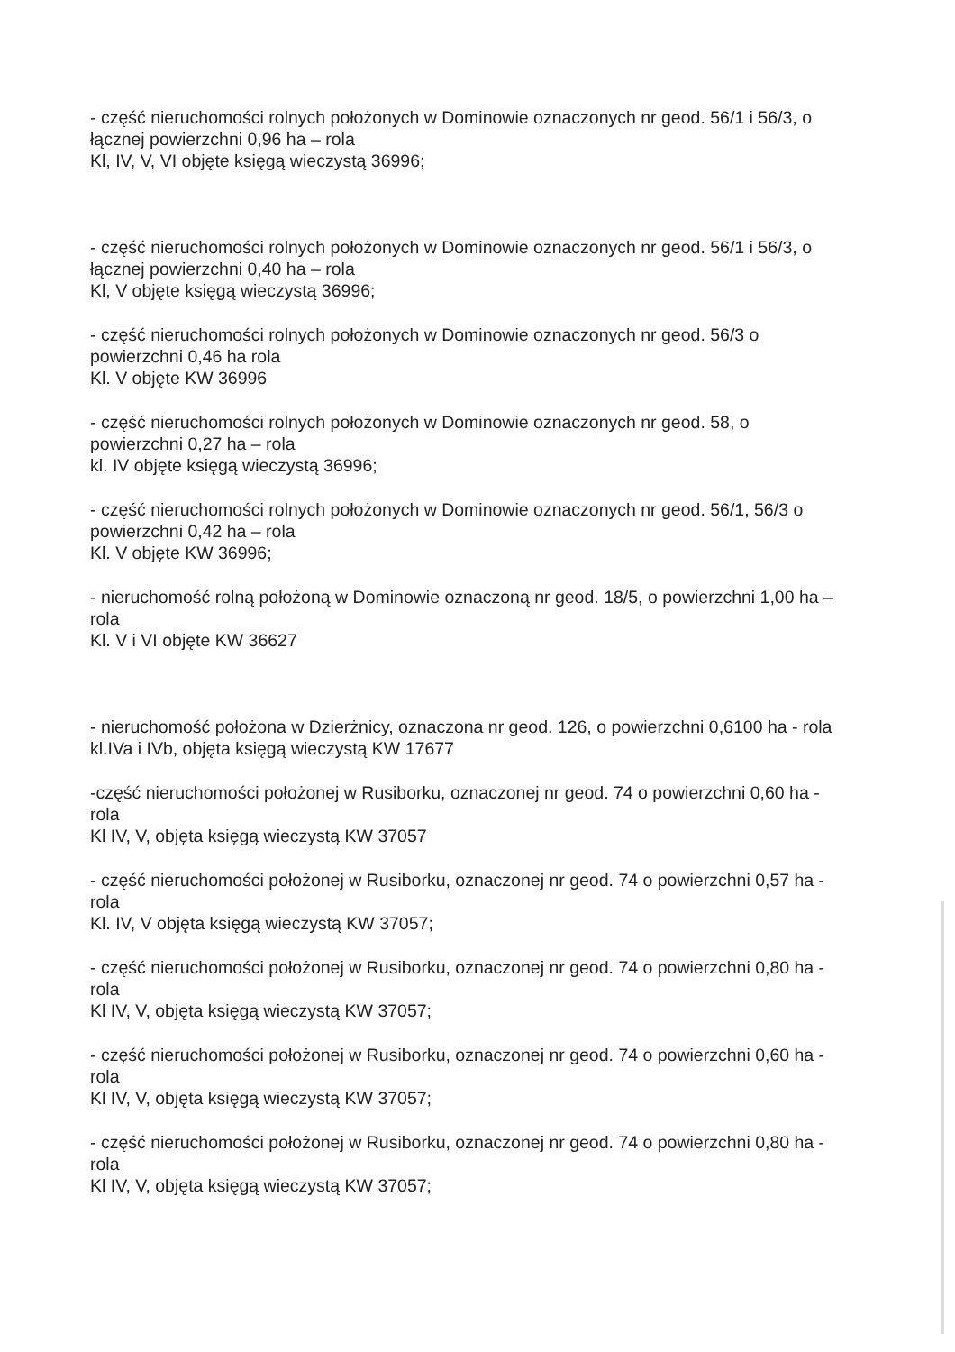- część nieruchomości rolnych położonych w Dominowie oznaczonych nr geod. 56/1 i 56/3, o łącznej powierzchni 0,96 ha – rola
Kl, IV, V, VI objęte księgą wieczystą 36996;
- część nieruchomości rolnych położonych w Dominowie oznaczonych nr geod. 56/1 i 56/3, o łącznej powierzchni 0,40 ha – rola
Kl, V objęte księgą wieczystą 36996;
- część nieruchomości rolnych położonych w Dominowie oznaczonych nr geod. 56/3 o powierzchni 0,46 ha rola
Kl. V objęte KW 36996
- część nieruchomości rolnych położonych w Dominowie oznaczonych nr geod. 58, o powierzchni 0,27 ha – rola
kl. IV objęte księgą wieczystą 36996;
- część nieruchomości rolnych położonych w Dominowie oznaczonych nr geod. 56/1, 56/3 o powierzchni 0,42 ha – rola
Kl. V objęte KW 36996;
- nieruchomość rolną położoną w Dominowie oznaczoną nr geod. 18/5, o powierzchni 1,00 ha – rola
Kl. V i VI objęte KW 36627
- nieruchomość położona w Dzierżnicy, oznaczona nr geod. 126, o powierzchni 0,6100 ha - rola
kl.IVa i IVb, objęta księgą wieczystą KW 17677
-część nieruchomości położonej w Rusiborku, oznaczonej nr geod. 74 o powierzchni 0,60 ha - rola
Kl IV, V, objęta księgą wieczystą KW 37057
- część nieruchomości położonej w Rusiborku, oznaczonej nr geod. 74 o powierzchni 0,57 ha - rola
Kl. IV, V objęta księgą wieczystą KW 37057;
- część nieruchomości położonej w Rusiborku, oznaczonej nr geod. 74 o powierzchni 0,80 ha - rola
Kl IV, V, objęta księgą wieczystą KW 37057;
- część nieruchomości położonej w Rusiborku, oznaczonej nr geod. 74 o powierzchni 0,60 ha - rola
Kl IV, V, objęta księgą wieczystą KW 37057;
- część nieruchomości położonej w Rusiborku, oznaczonej nr geod. 74 o powierzchni 0,80 ha - rola
Kl IV, V, objęta księgą wieczystą KW 37057;